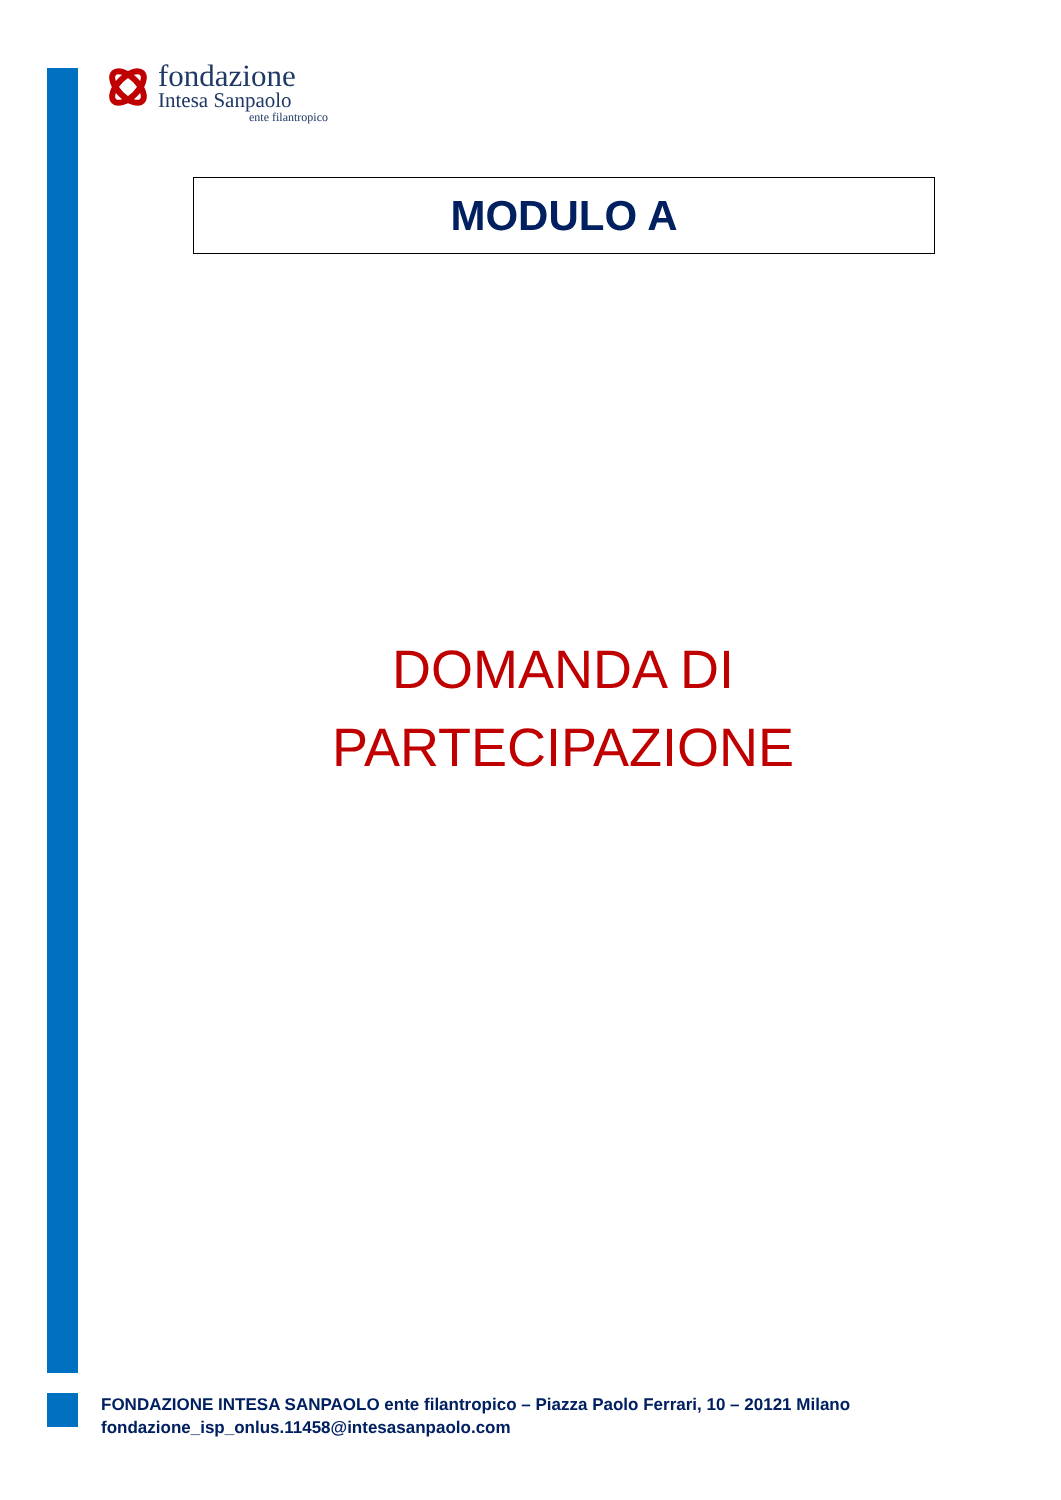fondazione
Intesa Sanpaolo
ente filantropico
MODULO A
DOMANDA DI
PARTECIPAZIONE
FONDAZIONE INTESA SANPAOLO ente filantropico – Piazza Paolo Ferrari, 10 – 20121 Milano
fondazione_isp_onlus.11458@intesasanpaolo.com